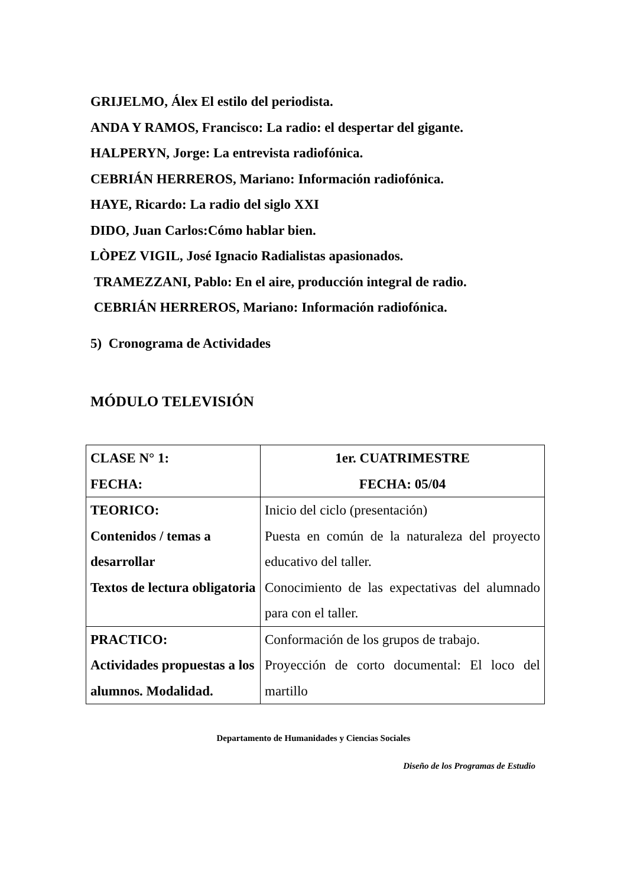GRIJELMO, Álex El estilo del periodista.
ANDA Y RAMOS, Francisco: La radio: el despertar del gigante.
HALPERYN, Jorge: La entrevista radiofónica.
CEBRIÁN HERREROS, Mariano: Información radiofónica.
HAYE, Ricardo: La radio del siglo XXI
DIDO, Juan Carlos:Cómo hablar bien.
LÒPEZ VIGIL, José Ignacio Radialistas apasionados.
TRAMEZZANI, Pablo: En el aire, producción integral de radio.
CEBRIÁN HERREROS, Mariano: Información radiofónica.
5) Cronograma de Actividades
MÓDULO TELEVISIÓN
| CLASE N° 1: FECHA: | 1er. CUATRIMESTRE FECHA: 05/04 |
| TEORICO: Contenidos / temas a desarrollar Textos de lectura obligatoria | Inicio del ciclo (presentación) Puesta en común de la naturaleza del proyecto educativo del taller. Conocimiento de las expectativas del alumnado para con el taller. |
| PRACTICO: Actividades propuestas a los alumnos. Modalidad. | Conformación de los grupos de trabajo. Proyección de corto documental: El loco del martillo |
Departamento de Humanidades y Ciencias Sociales
Diseño de los Programas de Estudio